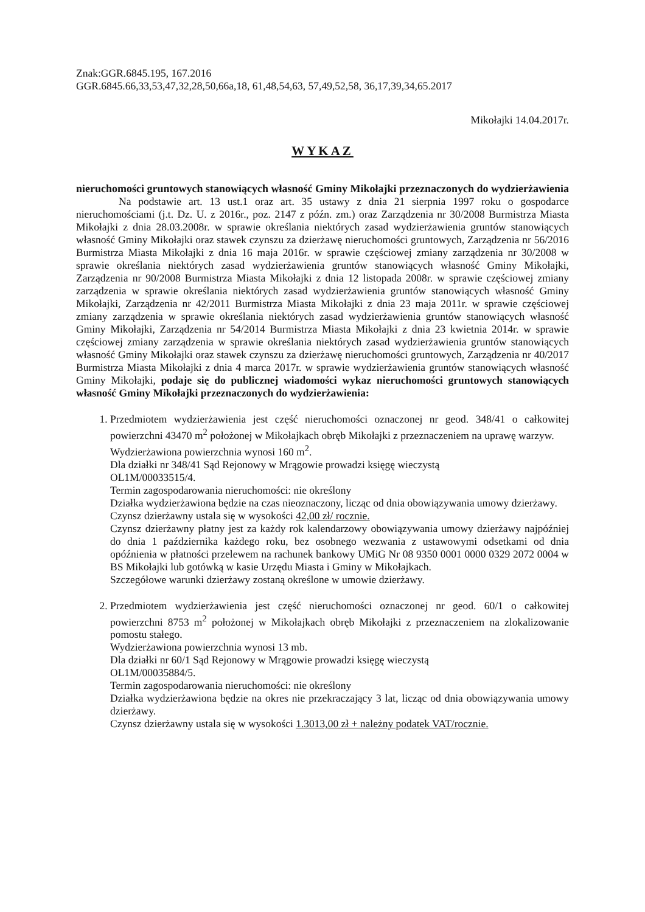Znak:GGR.6845.195, 167.2016
GGR.6845.66,33,53,47,32,28,50,66a,18, 61,48,54,63, 57,49,52,58, 36,17,39,34,65.2017
Mikołajki 14.04.2017r.
WYKAZ
nieruchomości gruntowych stanowiących własność Gminy Mikołajki przeznaczonych do wydzierżawienia
Na podstawie art. 13 ust.1 oraz art. 35 ustawy z dnia 21 sierpnia 1997 roku o gospodarce nieruchomościami (j.t. Dz. U. z 2016r., poz. 2147 z późn. zm.) oraz Zarządzenia nr 30/2008 Burmistrza Miasta Mikołajki z dnia 28.03.2008r. w sprawie określania niektórych zasad wydzierżawienia gruntów stanowiących własność Gminy Mikołajki oraz stawek czynszu za dzierżawę nieruchomości gruntowych, Zarządzenia nr 56/2016 Burmistrza Miasta Mikołajki z dnia 16 maja 2016r. w sprawie częściowej zmiany zarządzenia nr 30/2008 w sprawie określania niektórych zasad wydzierżawienia gruntów stanowiących własność Gminy Mikołajki, Zarządzenia nr 90/2008 Burmistrza Miasta Mikołajki z dnia 12 listopada 2008r. w sprawie częściowej zmiany zarządzenia w sprawie określania niektórych zasad wydzierżawienia gruntów stanowiących własność Gminy Mikołajki, Zarządzenia nr 42/2011 Burmistrza Miasta Mikołajki z dnia 23 maja 2011r. w sprawie częściowej zmiany zarządzenia w sprawie określania niektórych zasad wydzierżawienia gruntów stanowiących własność Gminy Mikołajki, Zarządzenia nr 54/2014 Burmistrza Miasta Mikołajki z dnia 23 kwietnia 2014r. w sprawie częściowej zmiany zarządzenia w sprawie określania niektórych zasad wydzierżawienia gruntów stanowiących własność Gminy Mikołajki oraz stawek czynszu za dzierżawę nieruchomości gruntowych, Zarządzenia nr 40/2017 Burmistrza Miasta Mikołajki z dnia 4 marca 2017r. w sprawie wydzierżawienia gruntów stanowiących własność Gminy Mikołajki, podaje się do publicznej wiadomości wykaz nieruchomości gruntowych stanowiących własność Gminy Mikołajki przeznaczonych do wydzierżawienia:
1. Przedmiotem wydzierżawienia jest część nieruchomości oznaczonej nr geod. 348/41 o całkowitej powierzchni 43470 m<sup>2</sup> położonej w Mikołajkach obręb Mikołajki z przeznaczeniem na uprawę warzyw.
Wydzierżawiona powierzchnia wynosi 160 m<sup>2</sup>.
Dla działki nr 348/41 Sąd Rejonowy w Mrągowie prowadzi księgę wieczystą
OL1M/00033515/4.
Termin zagospodarowania nieruchomości: nie określony
Działka wydzierżawiona będzie na czas nieoznaczony, licząc od dnia obowiązywania umowy dzierżawy.
Czynsz dzierżawny ustala się w wysokości 42,00 zł/ rocznie.
Czynsz dzierżawny płatny jest za każdy rok kalendarzowy obowiązywania umowy dzierżawy najpóźniej do dnia 1 października każdego roku, bez osobnego wezwania z ustawowymi odsetkami od dnia opóźnienia w płatności przelewem na rachunek bankowy UMiG Nr 08 9350 0001 0000 0329 2072 0004 w BS Mikołajki lub gotówką w kasie Urzędu Miasta i Gminy w Mikołajkach.
Szczegółowe warunki dzierżawy zostaną określone w umowie dzierżawy.
2. Przedmiotem wydzierżawienia jest część nieruchomości oznaczonej nr geod. 60/1 o całkowitej powierzchni 8753 m<sup>2</sup> położonej w Mikołajkach obręb Mikołajki z przeznaczeniem na zlokalizowanie pomostu stałego.
Wydzierżawiona powierzchnia wynosi 13 mb.
Dla działki nr 60/1 Sąd Rejonowy w Mrągowie prowadzi księgę wieczystą
OL1M/00035884/5.
Termin zagospodarowania nieruchomości: nie określony
Działka wydzierżawiona będzie na okres nie przekraczający 3 lat, licząc od dnia obowiązywania umowy dzierżawy.
Czynsz dzierżawny ustala się w wysokości 1.3013,00 zł + należny podatek VAT/rocznie.